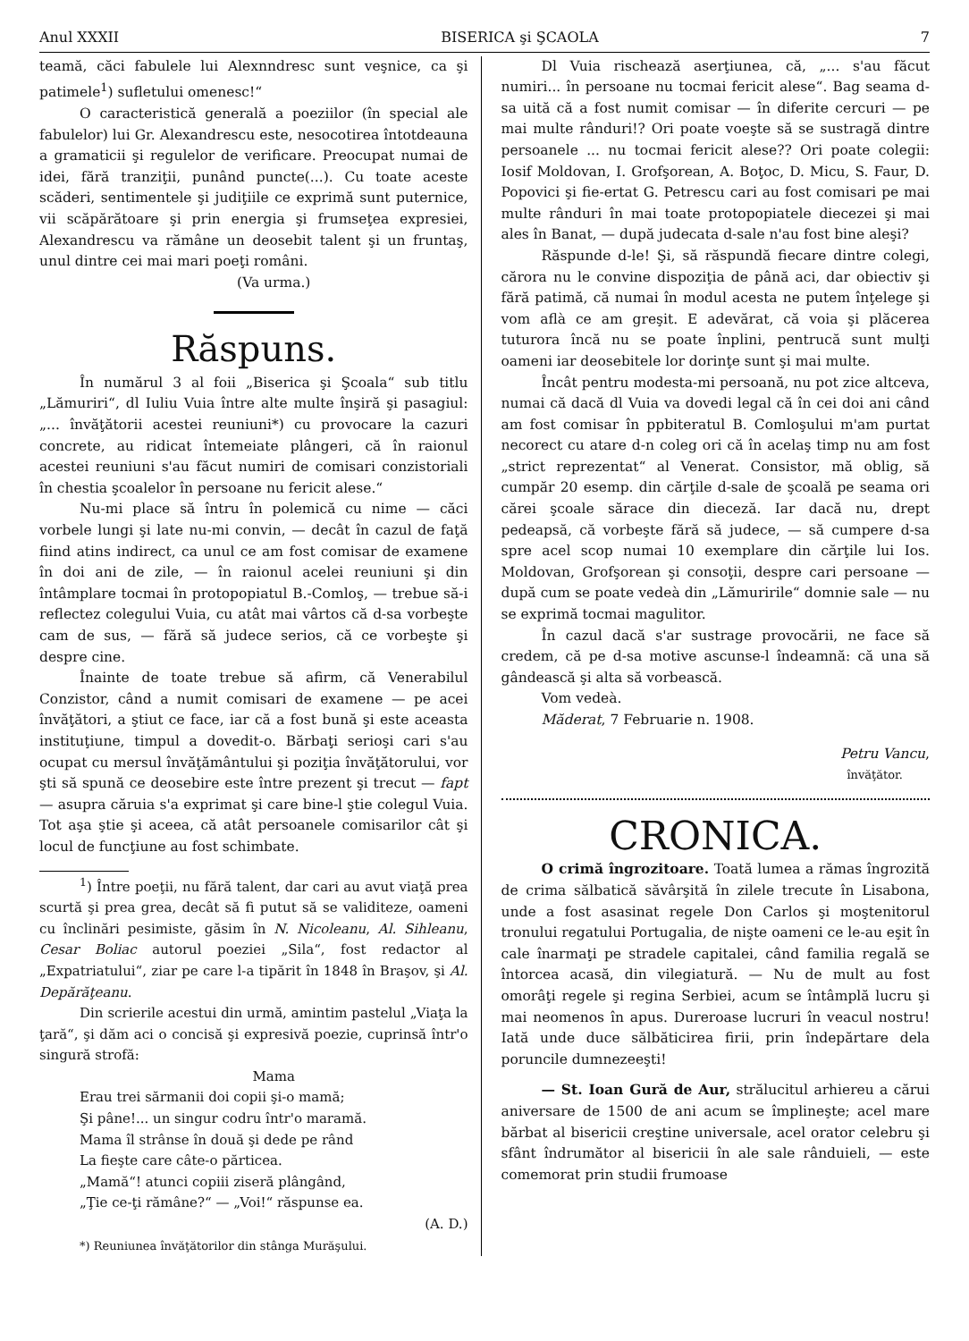Anul XXXII BISERICA şi ŞCAOLA 7
teamă, căci fabulele lui Alexnndresc sunt veşnice, ca şi patimele<sup>1</sup>) sufletului omenesc!“
O caracteristică generală a poeziilor (în special ale fabulelor) lui Gr. Alexandrescu este, nesocotirea întotdeauna a gramaticii şi regulelor de verificare. Preocupat numai de idei, fără tranziţii, punând puncte(...). Cu toate aceste scăderi, sentimentele şi judiţiile ce exprimă sunt puternice, vii scăpărătoare şi prin energia şi frumseţea expresiei, Alexandrescu va rămâne un deosebit talent şi un fruntaş, unul dintre cei mai mari poeţi români.
(Va urma.)
Răspuns.
În numărul 3 al foii „Biserica şi Şcoala“ sub titlu „Lămuriri“, dl Iuliu Vuia între alte multe înşiră şi pasagiul: „... învăţătorii acestei reuniuni*) cu provocare la cazuri concrete, au ridicat întemeiate plângeri, că în raionul acestei reuniuni s'au făcut numiri de comisari conzistoriali în chestia şcoalelor în persoane nu fericit alese.“
Nu-mi place să întru în polemică cu nime — căci vorbele lungi şi late nu-mi convin, — decât în cazul de faţă fiind atins indirect, ca unul ce am fost comisar de examene în doi ani de zile, — în raionul acelei reuniuni şi din întâmplare tocmai în protopopiatul B.-Comloş, — trebue să-i reflectez colegului Vuia, cu atât mai vârtos că d-sa vorbeşte cam de sus, — fără să judece serios, că ce vorbeşte şi despre cine.
Înainte de toate trebue să afirm, că Venerabilul Conzistor, când a numit comisari de examene — pe acei învăţători, a ştiut ce face, iar că a fost bună şi este aceasta instituţiune, timpul a dovedit-o. Bărbaţi serioşi cari s'au ocupat cu mersul învăţământului şi poziţia învăţătorului, vor şti să spună ce deosebire este între prezent şi trecut — fapt — asupra căruia s'a exprimat şi care bine-l ştie colegul Vuia. Tot aşa ştie şi aceea, că atât persoanele comisarilor cât şi locul de funcţiune au fost schimbate.
<sup>1</sup>) Între poeţii, nu fără talent, dar cari au avut viaţă prea scurtă şi prea grea, decât să fi putut să se validiteze, oameni cu înclinări pesimiste, găsim în N. Nicoleanu, Al. Sihleanu, Cesar Boliac autorul poeziei „Sila“, fost redactor al „Expatriatului“, ziar pe care l-a tipărit în 1848 în Braşov, şi Al. Depărăţeanu.
Din scrierile acestui din urmă, amintim pastelul „Viaţa la ţară“, şi dăm aci o concisă şi expresivă poezie, cuprinsă într'o singură strofă:
Mama
Erau trei sărmanii doi copii şi-o mamă;
Şi pâne!... un singur codru într'o maramă.
Mama îl strânse în două şi dede pe rând
La fieşte care câte-o părticea.
„Mamă“! atunci copiii ziseră plângând,
„Ţie ce-ţi rămâne?“ — „Voi!“ răspunse ea.
(A. D.)
*) Reuniunea învăţătorilor din stânga Murăşului.
Dl Vuia rischează aserţiunea, că, „... s'au făcut numiri... în persoane nu tocmai fericit alese“. Bag seama d-sa uită că a fost numit comisar — în diferite cercuri — pe mai multe rânduri!? Ori poate voeşte să se sustragă dintre persoanele ... nu tocmai fericit alese?? Ori poate colegii: Iosif Moldovan, I. Grofşorean, A. Boţoc, D. Micu, S. Faur, D. Popovici şi fie-ertat G. Petrescu cari au fost comisari pe mai multe rânduri în mai toate protopopiatele diecezei şi mai ales în Banat, — după judecata d-sale n'au fost bine aleşi?
Răspunde d-le! Şi, să răspundă fiecare dintre colegi, cărora nu le convine dispoziţia de până aci, dar obiectiv şi fără patimă, că numai în modul acesta ne putem înţelege şi vom aflà ce am greşit. E adevărat, că voia şi plăcerea tuturora încă nu se poate înplini, pentrucă sunt mulţi oameni iar deosebitele lor dorinţe sunt şi mai multe.
Încât pentru modesta-mi persoană, nu pot zice altceva, numai că dacă dl Vuia va dovedi legal că în cei doi ani când am fost comisar în ppbiteratul B. Comloşului m'am purtat necorect cu atare d-n coleg ori că în acelaş timp nu am fost „strict reprezentat“ al Venerat. Consistor, mă oblig, să cumpăr 20 esemp. din cărţile d-sale de şcoală pe seama ori cărei şcoale sărace din dieceză. Iar dacă nu, drept pedeapsă, că vorbeşte fără să judece, — să cumpere d-sa spre acel scop numai 10 exemplare din cărţile lui Ios. Moldovan, Grofşorean şi consoţii, despre cari persoane — după cum se poate vedeà din „Lămuririle“ domnie sale — nu se exprimă tocmai magulitor.
În cazul dacă s'ar sustrage provocării, ne face să credem, că pe d-sa motive ascunse-l îndeamnă: că una să gândească şi alta să vorbească.
Vom vedeà.
Măderat, 7 Februarie n. 1908.
Petru Vancu,
învăţător.
CRONICA.
O crimă îngrozitoare. Toată lumea a rămas îngrozită de crima sălbatică săvârşită în zilele trecute în Lisabona, unde a fost asasinat regele Don Carlos şi moştenitorul tronului regatului Portugalia, de nişte oameni ce le-au eşit în cale înarmaţi pe stradele capitalei, când familia regală se întorcea acasă, din vilegiatură. — Nu de mult au fost omorâţi regele şi regina Serbiei, acum se întâmplă lucru şi mai neomenos în apus. Dureroase lucruri în veacul nostru! Iată unde duce sălbăticirea firii, prin îndepărtare dela poruncile dumnezeeşti!
— St. Ioan Gură de Aur, strălucitul arhiereu a cărui aniversare de 1500 de ani acum se împlineşte; acel mare bărbat al bisericii creştine universale, acel orator celebru şi sfânt îndrumător al bisericii în ale sale rânduieli, — este comemorat prin studii frumoase